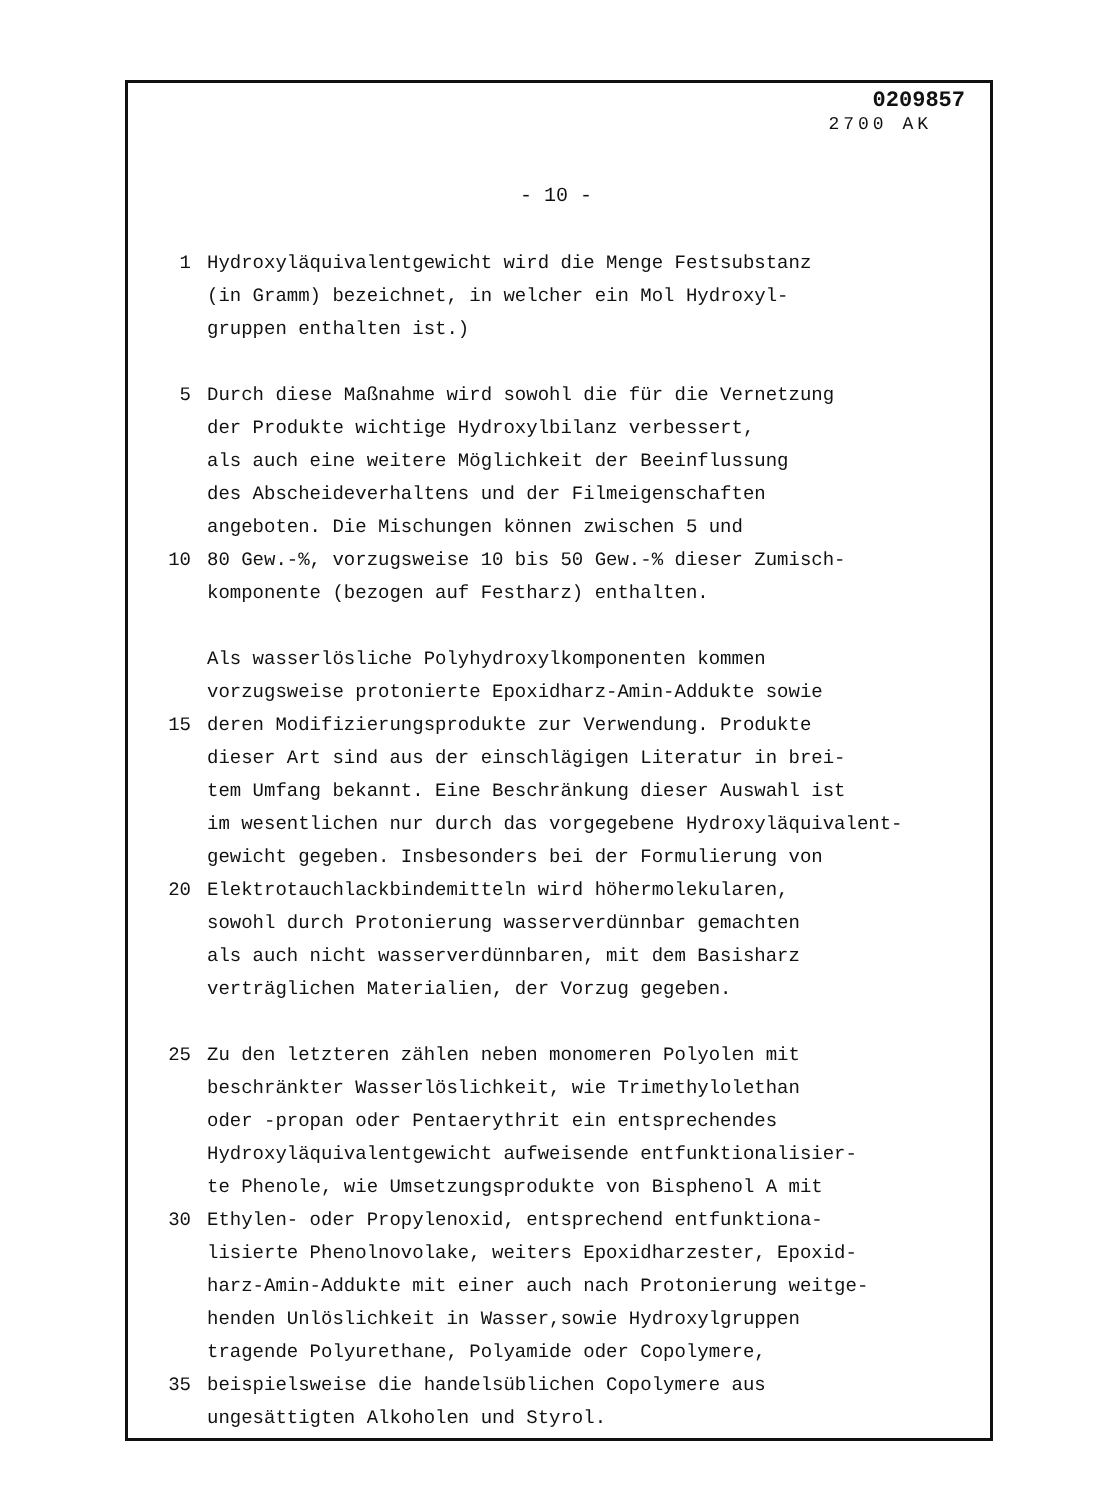0209857
2700 AK
- 10 -
1 Hydroxyläquivalentgewicht wird die Menge Festsubstanz
(in Gramm) bezeichnet, in welcher ein Mol Hydroxyl-
gruppen enthalten ist.)
5 Durch diese Maßnahme wird sowohl die für die Vernetzung
der Produkte wichtige Hydroxylbilanz verbessert,
als auch eine weitere Möglichkeit der Beeinflussung
des Abscheideverhaltens und der Filmeigenschaften
angeboten. Die Mischungen können zwischen 5 und
10 80 Gew.-%, vorzugsweise 10 bis 50 Gew.-% dieser Zumisch-
komponente (bezogen auf Festharz) enthalten.
Als wasserlösliche Polyhydroxylkomponenten kommen
vorzugsweise protonierte Epoxidharz-Amin-Addukte sowie
15 deren Modifizierungsprodukte zur Verwendung. Produkte
dieser Art sind aus der einschlägigen Literatur in brei-
tem Umfang bekannt. Eine Beschränkung dieser Auswahl ist
im wesentlichen nur durch das vorgegebene Hydroxyläquivalent-
gewicht gegeben. Insbesonders bei der Formulierung von
20 Elektrotauchlackbindemitteln wird höhermolekularen,
sowohl durch Protonierung wasserverdünnbar gemachten
als auch nicht wasserverdünnbaren, mit dem Basisharz
verträglichen Materialien, der Vorzug gegeben.
25 Zu den letzteren zählen neben monomeren Polyolen mit
beschränkter Wasserlöslichkeit, wie Trimethylolethan
oder -propan oder Pentaerythrit ein entsprechendes
Hydroxyläquivalentgewicht aufweisende entfunktionalisier-
te Phenole, wie Umsetzungsprodukte von Bisphenol A mit
30 Ethylen- oder Propylenoxid, entsprechend entfunktiona-
lisierte Phenolnovolake, weiters Epoxidharzester, Epoxid-
harz-Amin-Addukte mit einer auch nach Protonierung weitge-
henden Unlöslichkeit in Wasser,sowie Hydroxylgruppen
tragende Polyurethane, Polyamide oder Copolymere,
35 beispielsweise die handelsüblichen Copolymere aus
ungesättigten Alkoholen und Styrol.